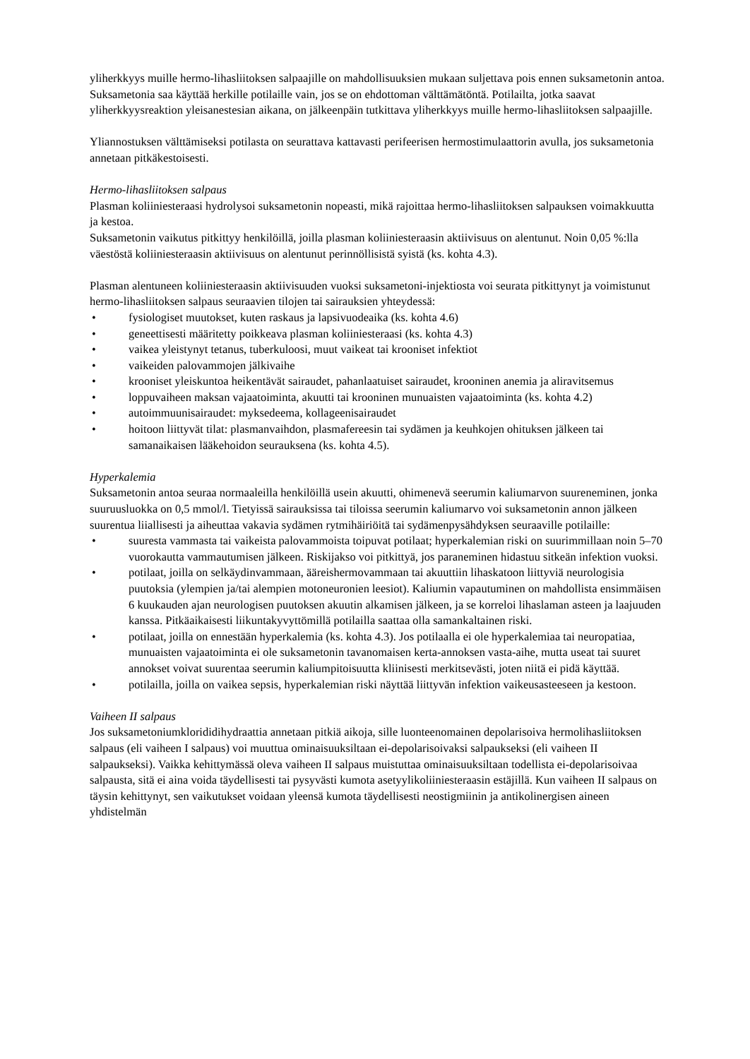yliherkkyys muille hermo-lihasliitoksen salpaajille on mahdollisuuksien mukaan suljettava pois ennen suksametonin antoa. Suksametonia saa käyttää herkille potilaille vain, jos se on ehdottoman välttämätöntä. Potilailta, jotka saavat yliherkkyysreaktion yleisanestesian aikana, on jälkeenpäin tutkittava yliherkkyys muille hermo-lihasliitoksen salpaajille.
Yliannostuksen välttämiseksi potilasta on seurattava kattavasti perifeerisen hermostimulaattorin avulla, jos suksametonia annetaan pitkäkestoisesti.
Hermo-lihasliitoksen salpaus
Plasman koliiniesteraasi hydrolysoi suksametonin nopeasti, mikä rajoittaa hermo-lihasliitoksen salpauksen voimakkuutta ja kestoa.
Suksametonin vaikutus pitkittyy henkilöillä, joilla plasman koliiniesteraasin aktiivisuus on alentunut. Noin 0,05 %:lla väestöstä koliiniesteraasin aktiivisuus on alentunut perinnöllisistä syistä (ks. kohta 4.3).
Plasman alentuneen koliiniesteraasin aktiivisuuden vuoksi suksametoni-injektiosta voi seurata pitkittynyt ja voimistunut hermo-lihasliitoksen salpaus seuraavien tilojen tai sairauksien yhteydessä:
• fysiologiset muutokset, kuten raskaus ja lapsivuodeaika (ks. kohta 4.6)
• geneettisesti määritetty poikkeava plasman koliiniesteraasi (ks. kohta 4.3)
• vaikea yleistynyt tetanus, tuberkuloosi, muut vaikeat tai krooniset infektiot
• vaikeiden palovammojen jälkivaihe
• krooniset yleiskuntoa heikentävät sairaudet, pahanlaatuiset sairaudet, krooninen anemia ja aliravitsemus
• loppuvaiheen maksan vajaatoiminta, akuutti tai krooninen munuaisten vajaatoiminta (ks. kohta 4.2)
• autoimmuunisairaudet: myksedeema, kollageenisairaudet
• hoitoon liittyvät tilat: plasmanvaihdon, plasmafereesin tai sydämen ja keuhkojen ohituksen jälkeen tai samanaikaisen lääkehoidon seurauksena (ks. kohta 4.5).
Hyperkalemia
Suksametonin antoa seuraa normaaleilla henkilöillä usein akuutti, ohimenevä seerumin kaliumarvon suureneminen, jonka suuruusluokka on 0,5 mmol/l. Tietyissä sairauksissa tai tiloissa seerumin kaliumarvo voi suksametonin annon jälkeen suurentua liiallisesti ja aiheuttaa vakavia sydämen rytmihäiriöitä tai sydämenpysähdyksen seuraaville potilaille:
• suuresta vammasta tai vaikeista palovammoista toipuvat potilaat; hyperkalemian riski on suurimmillaan noin 5–70 vuorokautta vammautumisen jälkeen. Riskijakso voi pitkittyä, jos paraneminen hidastuu sitkeän infektion vuoksi.
• potilaat, joilla on selkäydinvammaan, ääreishermovammaan tai akuuttiin lihaskatoon liittyviä neurologisia puutoksia (ylempien ja/tai alempien motoneuronien leesiot). Kaliumin vapautuminen on mahdollista ensimmäisen 6 kuukauden ajan neurologisen puutoksen akuutin alkamisen jälkeen, ja se korreloi lihaslaman asteen ja laajuuden kanssa. Pitkäaikaisesti liikuntakyvyttömillä potilailla saattaa olla samankaltainen riski.
• potilaat, joilla on ennestään hyperkalemia (ks. kohta 4.3). Jos potilaalla ei ole hyperkalemiaa tai neuropatiaa, munuaisten vajaatoiminta ei ole suksametonin tavanomaisen kerta-annoksen vasta-aihe, mutta useat tai suuret annokset voivat suurentaa seerumin kaliumpitoisuutta kliinisesti merkitsevästi, joten niitä ei pidä käyttää.
• potilailla, joilla on vaikea sepsis, hyperkalemian riski näyttää liittyvän infektion vaikeusasteeseen ja kestoon.
Vaiheen II salpaus
Jos suksametoniumkloridi­dihydraattia annetaan pitkiä aikoja, sille luonteenomainen depolarisoiva hermolihasliitoksen salpaus (eli vaiheen I salpaus) voi muuttua ominaisuuksiltaan ei-depolarisoivaksi salpaukseksi (eli vaiheen II salpaukseksi). Vaikka kehittymässä oleva vaiheen II salpaus muistuttaa ominaisuuksiltaan todellista ei-depolarisoivaa salpausta, sitä ei aina voida täydellisesti tai pysyvästi kumota asetyylikoliiniesteraasin estäjillä. Kun vaiheen II salpaus on täysin kehittynyt, sen vaikutukset voidaan yleensä kumota täydellisesti neostigmiinin ja antikolinergisen aineen yhdistelmän